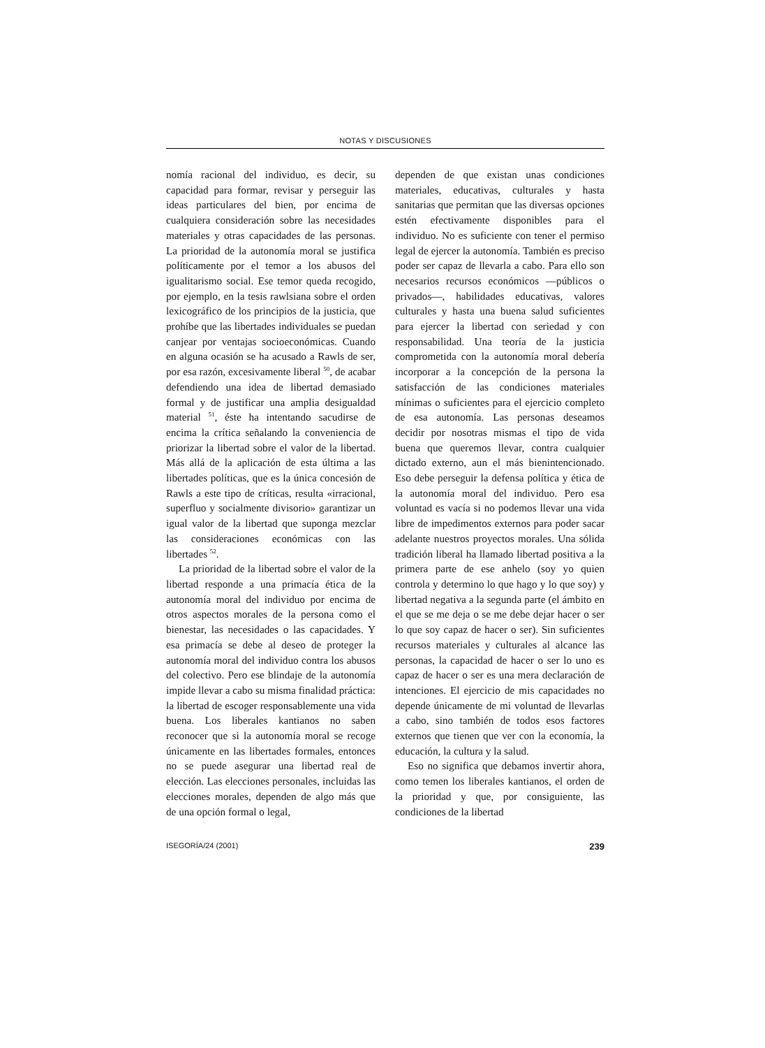NOTAS Y DISCUSIONES
nomía racional del individuo, es decir, su capacidad para formar, revisar y perseguir las ideas particulares del bien, por encima de cualquiera consideración sobre las necesidades materiales y otras capacidades de las personas. La prioridad de la autonomía moral se justifica políticamente por el temor a los abusos del igualitarismo social. Ese temor queda recogido, por ejemplo, en la tesis rawlsiana sobre el orden lexicográfico de los principios de la justicia, que prohíbe que las libertades individuales se puedan canjear por ventajas socioeconómicas. Cuando en alguna ocasión se ha acusado a Rawls de ser, por esa razón, excesivamente liberal <sup>50</sup>, de acabar defendiendo una idea de libertad demasiado formal y de justificar una amplia desigualdad material <sup>51</sup>, éste ha intentando sacudirse de encima la crítica señalando la conveniencia de priorizar la libertad sobre el valor de la libertad. Más allá de la aplicación de esta última a las libertades políticas, que es la única concesión de Rawls a este tipo de críticas, resulta «irracional, superfluo y socialmente divisorio» garantizar un igual valor de la libertad que suponga mezclar las consideraciones económicas con las libertades <sup>52</sup>.
La prioridad de la libertad sobre el valor de la libertad responde a una primacía ética de la autonomía moral del individuo por encima de otros aspectos morales de la persona como el bienestar, las necesidades o las capacidades. Y esa primacía se debe al deseo de proteger la autonomía moral del individuo contra los abusos del colectivo. Pero ese blindaje de la autonomía impide llevar a cabo su misma finalidad práctica: la libertad de escoger responsablemente una vida buena. Los liberales kantianos no saben reconocer que si la autonomía moral se recoge únicamente en las libertades formales, entonces no se puede asegurar una libertad real de elección. Las elecciones personales, incluidas las elecciones morales, dependen de algo más que de una opción formal o legal,
dependen de que existan unas condiciones materiales, educativas, culturales y hasta sanitarias que permitan que las diversas opciones estén efectivamente disponibles para el individuo. No es suficiente con tener el permiso legal de ejercer la autonomía. También es preciso poder ser capaz de llevarla a cabo. Para ello son necesarios recursos económicos —públicos o privados—, habilidades educativas, valores culturales y hasta una buena salud suficientes para ejercer la libertad con seriedad y con responsabilidad. Una teoría de la justicia comprometida con la autonomía moral debería incorporar a la concepción de la persona la satisfacción de las condiciones materiales mínimas o suficientes para el ejercicio completo de esa autonomía. Las personas deseamos decidir por nosotras mismas el tipo de vida buena que queremos llevar, contra cualquier dictado externo, aun el más bienintencionado. Eso debe perseguir la defensa política y ética de la autonomía moral del individuo. Pero esa voluntad es vacía si no podemos llevar una vida libre de impedimentos externos para poder sacar adelante nuestros proyectos morales. Una sólida tradición liberal ha llamado libertad positiva a la primera parte de ese anhelo (soy yo quien controla y determino lo que hago y lo que soy) y libertad negativa a la segunda parte (el ámbito en el que se me deja o se me debe dejar hacer o ser lo que soy capaz de hacer o ser). Sin suficientes recursos materiales y culturales al alcance las personas, la capacidad de hacer o ser lo uno es capaz de hacer o ser es una mera declaración de intenciones. El ejercicio de mis capacidades no depende únicamente de mi voluntad de llevarlas a cabo, sino también de todos esos factores externos que tienen que ver con la economía, la educación, la cultura y la salud.
Eso no significa que debamos invertir ahora, como temen los liberales kantianos, el orden de la prioridad y que, por consiguiente, las condiciones de la libertad
ISEGORÍA/24 (2001) 239